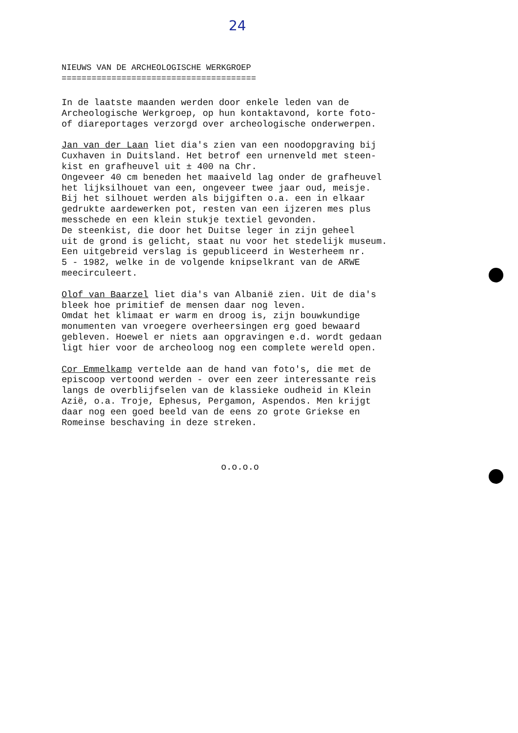24
NIEUWS VAN DE ARCHEOLOGISCHE WERKGROEP =======================================
In de laatste maanden werden door enkele leden van de Archeologische Werkgroep, op hun kontaktavond, korte foto- of diareportages verzorgd over archeologische onderwerpen.
Jan van der Laan liet dia's zien van een noodopgraving bij Cuxhaven in Duitsland. Het betrof een urnenveld met steen- kist en grafheuvel uit ± 400 na Chr. Ongeveer 40 cm beneden het maaiveld lag onder de grafheuvel het lijksilhouet van een, ongeveer twee jaar oud, meisje. Bij het silhouet werden als bijgiften o.a. een in elkaar gedrukte aardewerken pot, resten van een ijzeren mes plus messchede en een klein stukje textiel gevonden. De steenkist, die door het Duitse leger in zijn geheel uit de grond is gelicht, staat nu voor het stedelijk museum. Een uitgebreid verslag is gepubliceerd in Westerheem nr. 5 - 1982, welke in de volgende knipselkrant van de ARWE meecirculeert.
Olof van Baarzel liet dia's van Albanië zien. Uit de dia's bleek hoe primitief de mensen daar nog leven. Omdat het klimaat er warm en droog is, zijn bouwkundige monumenten van vroegere overheersingen erg goed bewaard gebleven. Hoewel er niets aan opgravingen e.d. wordt gedaan ligt hier voor de archeoloog nog een complete wereld open.
Cor Emmelkamp vertelde aan de hand van foto's, die met de episcoop vertoond werden - over een zeer interessante reis langs de overblijfselen van de klassieke oudheid in Klein Azië, o.a. Troje, Ephesus, Pergamon, Aspendos. Men krijgt daar nog een goed beeld van de eens zo grote Griekse en Romeinse beschaving in deze streken.
o.o.o.o